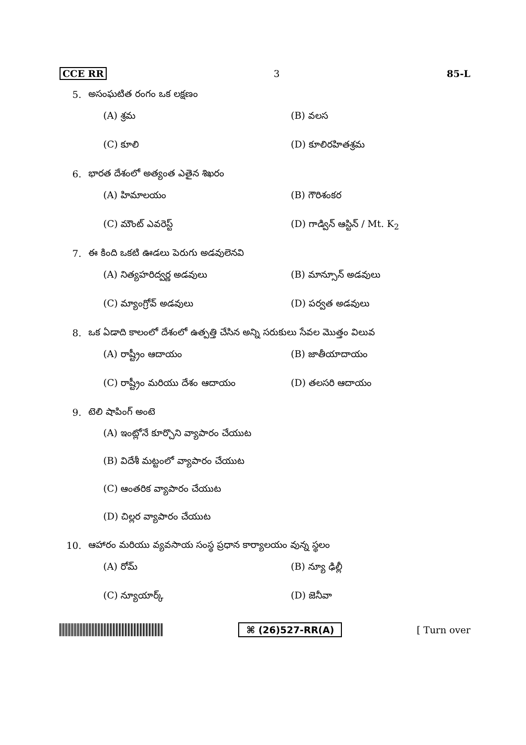CCE RR 3 85-L
5. అసంఘటిత రంగం ఒక లక్షణం
(A) శ్రమ (B) వలస
(C) కూలి (D) కూలిరహితశ్రమ
6. భారత దేశంలో అత్యంత ఎతైన శిఖరం
(A) హిమాలయం (B) గౌరిశంకర
(C) మౌంట్ ఎవరెస్ట్ (D) గాడ్విన్ ఆస్టిన్ / Mt. K<sub>2</sub>
7. ఈ కింది ఒకటి ఊడలు పెరుగు అడవులెనవి
(A) నిత్యహరిద్వర్ణ అడవులు (B) మాన్సూన్ అడవులు
(C) మ్యాంగ్రోవ్ అడవులు (D) పర్వత అడవులు
8. ఒక ఏడాది కాలంలో దేశంలో ఉత్పత్తి చేసిన అన్ని సరుకులు సేవల మొత్తం విలువ
(A) రాష్ట్రీం ఆదాయం (B) జాతీయాదాయం
(C) రాష్ట్రీం మరియు దేశం ఆదాయం (D) తలసరి ఆదాయం
9. టెలి షాపింగ్ అంటె
(A) ఇంట్లోనే కూర్చొని వ్యాపారం చేయుట
(B) విదేశీ మట్టంలో వ్యాపారం చేయుట
(C) ఆంతరిక వ్యాపారం చేయుట
(D) చిల్లర వ్యాపారం చేయుట
10. ఆహారం మరియు వ్యవసాయ సంస్థ ప్రధాన కార్యాలయం వున్న స్థలం
(A) రోమ్ (B) న్యూ ఢిల్లీ
(C) న్యూయార్క్ (D) జెనీవా
⌘ (26)527-RR(A) [ Turn over